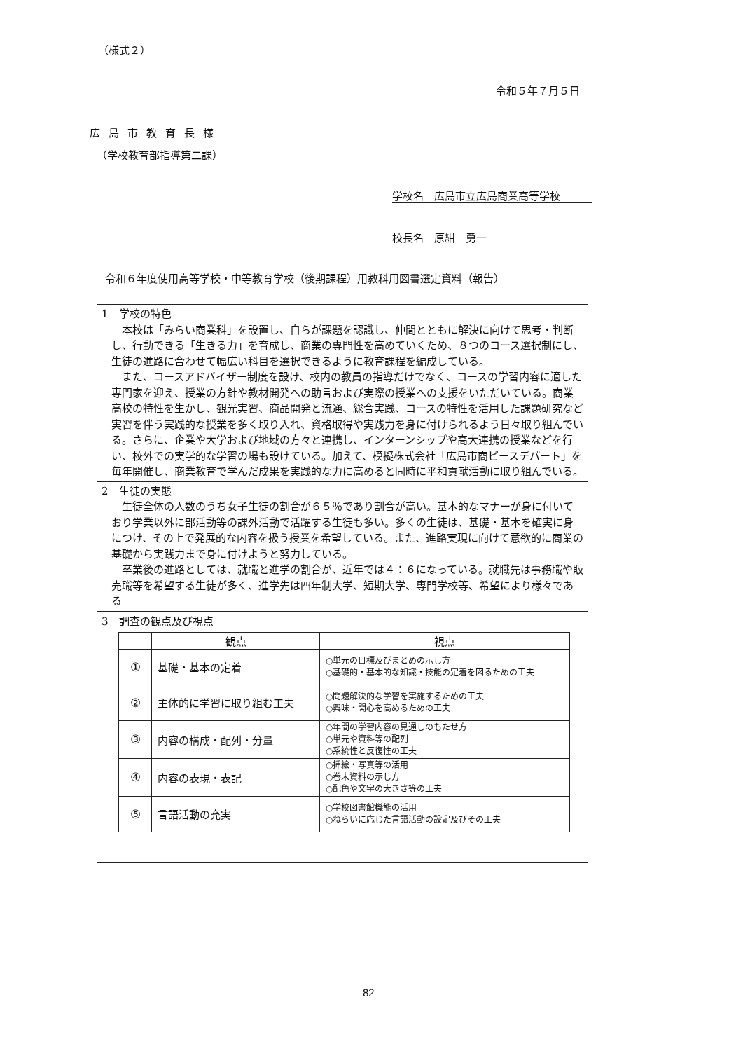（様式２）
令和５年７月５日
広島市教育長様
（学校教育部指導第二課）
学校名　広島市立広島商業高等学校
校長名　原紺　勇一
令和６年度使用高等学校・中等教育学校（後期課程）用教科用図書選定資料（報告）
1　学校の特色
本校は「みらい商業科」を設置し、自らが課題を認識し、仲間とともに解決に向けて思考・判断し、行動できる「生きる力」を育成し、商業の専門性を高めていくため、８つのコース選択制にし、生徒の進路に合わせて幅広い科目を選択できるように教育課程を編成している。
また、コースアドバイザー制度を設け、校内の教員の指導だけでなく、コースの学習内容に適した専門家を迎え、授業の方針や教材開発への助言および実際の授業への支援をいただいている。商業高校の特性を生かし、観光実習、商品開発と流通、総合実践、コースの特性を活用した課題研究など実習を伴う実践的な授業を多く取り入れ、資格取得や実践力を身に付けられるよう日々取り組んでいる。さらに、企業や大学および地域の方々と連携し、インターンシップや高大連携の授業などを行い、校外での実学的な学習の場も設けている。加えて、模擬株式会社「広島市商ピースデパート」を毎年開催し、商業教育で学んだ成果を実践的な力に高めると同時に平和貢献活動に取り組んでいる。
2　生徒の実態
生徒全体の人数のうち女子生徒の割合が６５％であり割合が高い。基本的なマナーが身に付いており学業以外に部活動等の課外活動で活躍する生徒も多い。多くの生徒は、基礎・基本を確実に身につけ、その上で発展的な内容を扱う授業を希望している。また、進路実現に向けて意欲的に商業の基礎から実践力まで身に付けようと努力している。
卒業後の進路としては、就職と進学の割合が、近年では４：６になっている。就職先は事務職や販売職等を希望する生徒が多く、進学先は四年制大学、短期大学、専門学校等、希望により様々である
3　調査の観点及び視点
| | 観点 | 視点 |
| --- | --- | --- |
| ① | 基礎・基本の定着 | ○単元の目標及びまとめの示し方 ○基礎的・基本的な知識・技能の定着を図るための工夫 |
| ② | 主体的に学習に取り組む工夫 | ○問題解決的な学習を実施するための工夫 ○興味・関心を高めるための工夫 |
| ③ | 内容の構成・配列・分量 | ○年間の学習内容の見通しのもたせ方 ○単元や資料等の配列 ○系統性と反復性の工夫 |
| ④ | 内容の表現・表記 | ○挿絵・写真等の活用 ○巻末資料の示し方 ○配色や文字の大きさ等の工夫 |
| ⑤ | 言語活動の充実 | ○学校図書館機能の活用 ○ねらいに応じた言語活動の設定及びその工夫 |
82